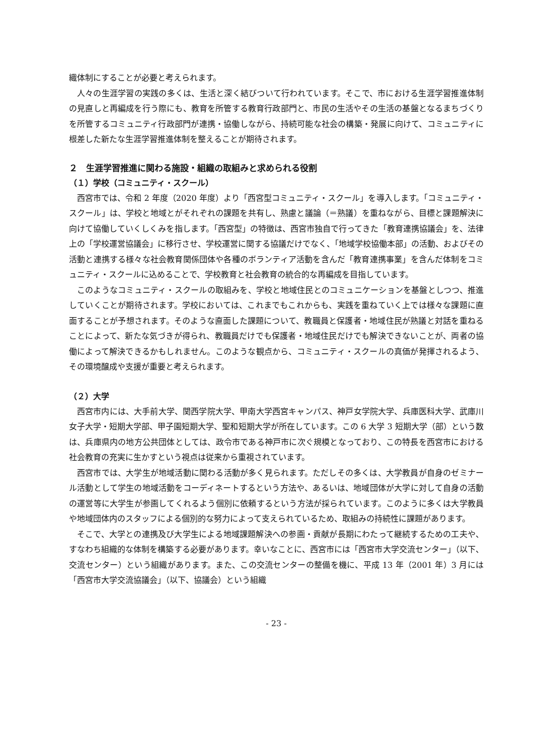織体制にすることが必要と考えられます。
人々の生涯学習の実践の多くは、生活と深く結びついて行われています。そこで、市における生涯学習推進体制の見直しと再編成を行う際にも、教育を所管する教育行政部門と、市民の生活やその生活の基盤となるまちづくりを所管するコミュニティ行政部門が連携・協働しながら、持続可能な社会の構築・発展に向けて、コミュニティに根差した新たな生涯学習推進体制を整えることが期待されます。
２　生涯学習推進に関わる施設・組織の取組みと求められる役割
（１）学校（コミュニティ・スクール）
西宮市では、令和 2 年度（2020 年度）より「西宮型コミュニティ・スクール」を導入します。「コミュニティ・スクール」は、学校と地域とがそれぞれの課題を共有し、熟慮と議論（＝熟議）を重ねながら、目標と課題解決に向けて協働していくしくみを指します。「西宮型」の特徴は、西宮市独自で行ってきた「教育連携協議会」を、法律上の「学校運営協議会」に移行させ、学校運営に関する協議だけでなく、「地域学校協働本部」の活動、およびその活動と連携する様々な社会教育関係団体や各種のボランティア活動を含んだ「教育連携事業」を含んだ体制をコミュニティ・スクールに込めることで、学校教育と社会教育の統合的な再編成を目指しています。
このようなコミュニティ・スクールの取組みを、学校と地域住民とのコミュニケーションを基盤としつつ、推進していくことが期待されます。学校においては、これまでもこれからも、実践を重ねていく上では様々な課題に直面することが予想されます。そのような直面した課題について、教職員と保護者・地域住民が熟議と対話を重ねることによって、新たな気づきが得られ、教職員だけでも保護者・地域住民だけでも解決できないことが、両者の協働によって解決できるかもしれません。このような観点から、コミュニティ・スクールの真価が発揮されるよう、その環境醸成や支援が重要と考えられます。
（２）大学
西宮市内には、大手前大学、関西学院大学、甲南大学西宮キャンパス、神戸女学院大学、兵庫医科大学、武庫川女子大学・短期大学部、甲子園短期大学、聖和短期大学が所在しています。この 6 大学 3 短期大学（部）という数は、兵庫県内の地方公共団体としては、政令市である神戸市に次ぐ規模となっており、この特長を西宮市における社会教育の充実に生かすという視点は従来から重視されています。
西宮市では、大学生が地域活動に関わる活動が多く見られます。ただしその多くは、大学教員が自身のゼミナール活動として学生の地域活動をコーディネートするという方法や、あるいは、地域団体が大学に対して自身の活動の運営等に大学生が参画してくれるよう個別に依頼するという方法が採られています。このように多くは大学教員や地域団体内のスタッフによる個別的な努力によって支えられているため、取組みの持続性に課題があります。
そこで、大学との連携及び大学生による地域課題解決への参画・貢献が長期にわたって継続するための工夫や、すなわち組織的な体制を構築する必要があります。幸いなことに、西宮市には「西宮市大学交流センター」（以下、交流センター）という組織があります。また、この交流センターの整備を機に、平成 13 年（2001 年）3 月には「西宮市大学交流協議会」（以下、協議会）という組織
- 23 -